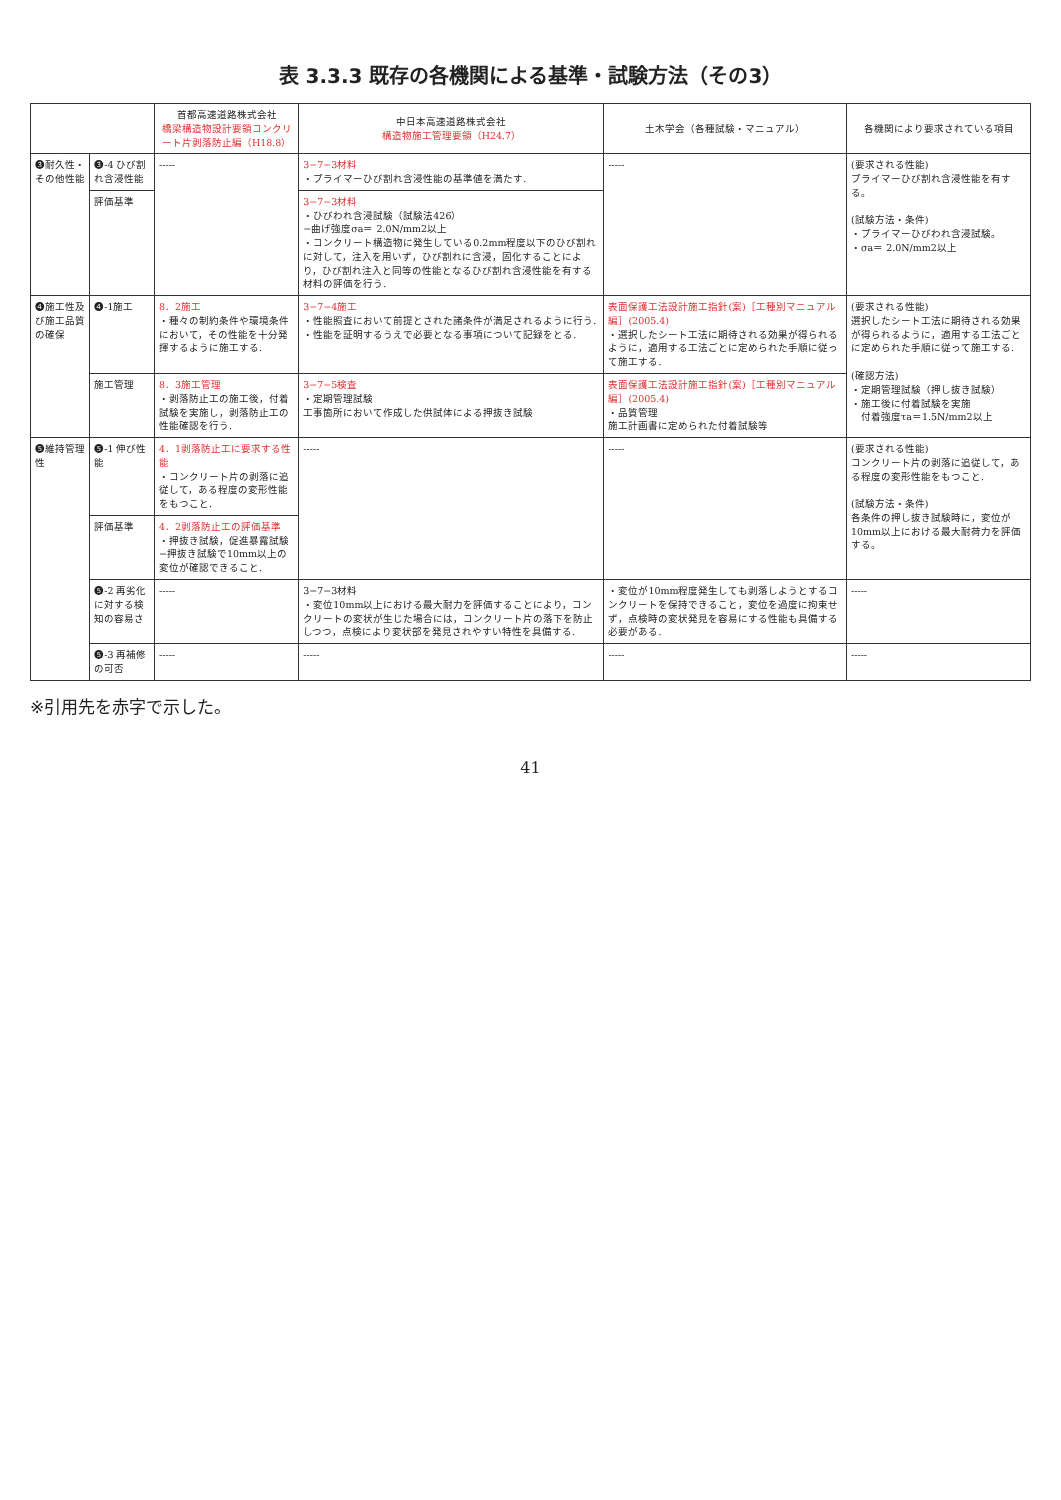表 3.3.3 既存の各機関による基準・試験方法（その3）
| | | 首都高速道路株式会社 橋梁構造物設計要領コンクリート片剥落防止編（H18.8） | 中日本高速道路株式会社 構造物施工管理要領（H24.7） | 土木学会（各種試験・マニュアル） | 各機関により要求されている項目 |
| --- | --- | --- | --- | --- | --- |
| ❸耐久性・その他性能 | ❸-4 ひび割れ含浸性能 | ----- | 3−7−3材料 ・プライマーひび割れ含浸性能の基準値を満たす. | ----- | (要求される性能) プライマーひび割れ含浸性能を有する。 (試験方法・条件) ・プライマーひびわれ含浸試験。 ・σa＝ 2.0N/mm2以上 |
| | 評価基準 | | 3−7−3材料 ・ひびわれ含浸試験（試験法426） −曲げ強度σa＝ 2.0N/mm2以上 ・コンクリート構造物に発生している0.2mm程度以下のひび割れに対して，注入を用いず，ひび割れに含浸，固化することにより，ひび割れ注入と同等の性能となるひび割れ含浸性能を有する材料の評価を行う. | | |
| ❹施工性及び施工品質の確保 | ❹-1施工 | 8．2施工 ・種々の制約条件や環境条件において，その性能を十分発揮するように施工する. | 3−7−4施工 ・性能照査において前提とされた諸条件が満足されるように行う. ・性能を証明するうえで必要となる事項について記録をとる. | 表面保護工法設計施工指針(案)［工種別マニュアル編］(2005.4) ・選択したシート工法に期待される効果が得られるように，適用する工法ごとに定められた手順に従って施工する. | (要求される性能) 選択したシート工法に期待される効果が得られるように，適用する工法ごとに定められた手順に従って施工する. (確認方法) ・定期管理試験（押し抜き試験） ・施工後に付着試験を実施 付着強度τa＝1.5N/mm2以上 |
| | 施工管理 | 8．3施工管理 ・剥落防止工の施工後，付着試験を実施し，剥落防止工の性能確認を行う. | 3−7−5検査 ・定期管理試験 工事箇所において作成した供試体による押抜き試験 | 表面保護工法設計施工指針(案)［工種別マニュアル編］(2005.4) ・品質管理 施工計画書に定められた付着試験等 | |
| ❺維持管理性 | ❺-1 伸び性能 | 4．1剥落防止工に要求する性能 ・コンクリート片の剥落に追従して，ある程度の変形性能をもつこと. | ----- | ----- | (要求される性能) コンクリート片の剥落に追従して，ある程度の変形性能をもつこと. (試験方法・条件) 各条件の押し抜き試験時に，変位が10mm以上における最大耐荷力を評価する。 |
| | 評価基準 | 4．2剥落防止工の評価基準 ・押抜き試験，促進暴露試験 −押抜き試験で10mm以上の変位が確認できること. | | | |
| | ❺-2 再劣化に対する検知の容易さ | ----- | 3−7−3材料 ・変位10mm以上における最大耐力を評価することにより，コンクリートの変状が生じた場合には，コンクリート片の落下を防止しつつ，点検により変状部を発見されやすい特性を具備する. | ・変位が10mm程度発生しても剥落しようとするコンクリートを保持できること，変位を過度に拘束せず，点検時の変状発見を容易にする性能も具備する必要がある. | ----- |
| | ❺-3 再補修の可否 | ----- | ----- | ----- | ----- |
※引用先を赤字で示した。
41